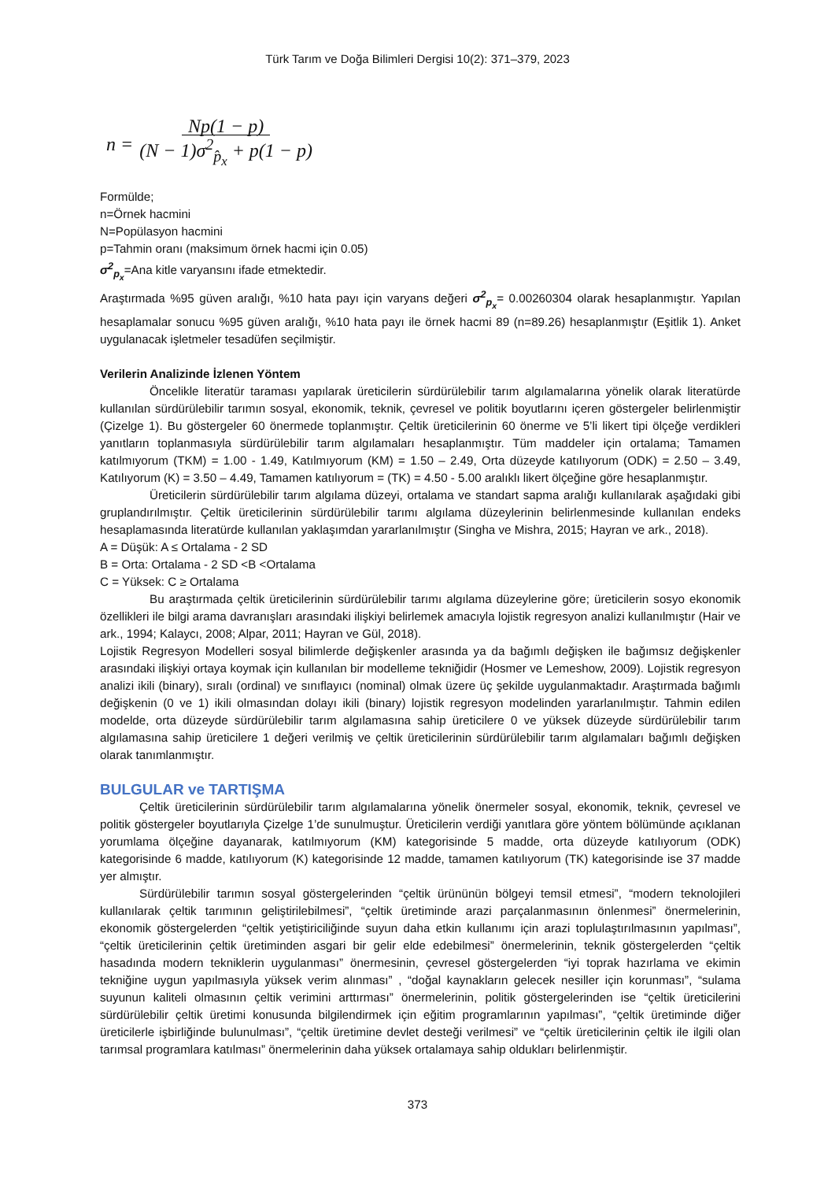Türk Tarım ve Doğa Bilimleri Dergisi 10(2): 371–379, 2023
n = Np(1 − p) (N − 1)σ<sup>2</sup><sub>p̂<sub>x</sub></sub> + p(1 − p)
Formülde;
n=Örnek hacmini
N=Popülasyon hacmini
p=Tahmin oranı (maksimum örnek hacmi için 0.05)
σ<sup>2</sup><sub>p<sub>x</sub></sub>=Ana kitle varyansını ifade etmektedir.
Araştırmada %95 güven aralığı, %10 hata payı için varyans değeri σ<sup>2</sup><sub>p<sub>x</sub></sub>= 0.00260304 olarak hesaplanmıştır. Yapılan hesaplamalar sonucu %95 güven aralığı, %10 hata payı ile örnek hacmi 89 (n=89.26) hesaplanmıştır (Eşitlik 1). Anket uygulanacak işletmeler tesadüfen seçilmiştir.
Verilerin Analizinde İzlenen Yöntem
Öncelikle literatür taraması yapılarak üreticilerin sürdürülebilir tarım algılamalarına yönelik olarak literatürde kullanılan sürdürülebilir tarımın sosyal, ekonomik, teknik, çevresel ve politik boyutlarını içeren göstergeler belirlenmiştir (Çizelge 1). Bu göstergeler 60 önermede toplanmıştır. Çeltik üreticilerinin 60 önerme ve 5’li likert tipi ölçeğe verdikleri yanıtların toplanmasıyla sürdürülebilir tarım algılamaları hesaplanmıştır. Tüm maddeler için ortalama; Tamamen katılmıyorum (TKM) = 1.00 - 1.49, Katılmıyorum (KM) = 1.50 – 2.49, Orta düzeyde katılıyorum (ODK) = 2.50 – 3.49, Katılıyorum (K) = 3.50 – 4.49, Tamamen katılıyorum = (TK) = 4.50 - 5.00 aralıklı likert ölçeğine göre hesaplanmıştır.
Üreticilerin sürdürülebilir tarım algılama düzeyi, ortalama ve standart sapma aralığı kullanılarak aşağıdaki gibi gruplandırılmıştır. Çeltik üreticilerinin sürdürülebilir tarımı algılama düzeylerinin belirlenmesinde kullanılan endeks hesaplamasında literatürde kullanılan yaklaşımdan yararlanılmıştır (Singha ve Mishra, 2015; Hayran ve ark., 2018).
A = Düşük: A ≤ Ortalama - 2 SD
B = Orta: Ortalama - 2 SD <B <Ortalama
C = Yüksek: C ≥ Ortalama
Bu araştırmada çeltik üreticilerinin sürdürülebilir tarımı algılama düzeylerine göre; üreticilerin sosyo ekonomik özellikleri ile bilgi arama davranışları arasındaki ilişkiyi belirlemek amacıyla lojistik regresyon analizi kullanılmıştır (Hair ve ark., 1994; Kalaycı, 2008; Alpar, 2011; Hayran ve Gül, 2018).
Lojistik Regresyon Modelleri sosyal bilimlerde değişkenler arasında ya da bağımlı değişken ile bağımsız değişkenler arasındaki ilişkiyi ortaya koymak için kullanılan bir modelleme tekniğidir (Hosmer ve Lemeshow, 2009). Lojistik regresyon analizi ikili (binary), sıralı (ordinal) ve sınıflayıcı (nominal) olmak üzere üç şekilde uygulanmaktadır. Araştırmada bağımlı değişkenin (0 ve 1) ikili olmasından dolayı ikili (binary) lojistik regresyon modelinden yararlanılmıştır. Tahmin edilen modelde, orta düzeyde sürdürülebilir tarım algılamasına sahip üreticilere 0 ve yüksek düzeyde sürdürülebilir tarım algılamasına sahip üreticilere 1 değeri verilmiş ve çeltik üreticilerinin sürdürülebilir tarım algılamaları bağımlı değişken olarak tanımlanmıştır.
BULGULAR ve TARTIŞMA
Çeltik üreticilerinin sürdürülebilir tarım algılamalarına yönelik önermeler sosyal, ekonomik, teknik, çevresel ve politik göstergeler boyutlarıyla Çizelge 1’de sunulmuştur. Üreticilerin verdiği yanıtlara göre yöntem bölümünde açıklanan yorumlama ölçeğine dayanarak, katılmıyorum (KM) kategorisinde 5 madde, orta düzeyde katılıyorum (ODK) kategorisinde 6 madde, katılıyorum (K) kategorisinde 12 madde, tamamen katılıyorum (TK) kategorisinde ise 37 madde yer almıştır.
Sürdürülebilir tarımın sosyal göstergelerinden “çeltik ürününün bölgeyi temsil etmesi”, “modern teknolojileri kullanılarak çeltik tarımının geliştirilebilmesi”, “çeltik üretiminde arazi parçalanmasının önlenmesi” önermelerinin, ekonomik göstergelerden “çeltik yetiştiriciliğinde suyun daha etkin kullanımı için arazi toplulaştırılmasının yapılması”, “çeltik üreticilerinin çeltik üretiminden asgari bir gelir elde edebilmesi” önermelerinin, teknik göstergelerden “çeltik hasadında modern tekniklerin uygulanması” önermesinin, çevresel göstergelerden “iyi toprak hazırlama ve ekimin tekniğine uygun yapılmasıyla yüksek verim alınması” , “doğal kaynakların gelecek nesiller için korunması”, “sulama suyunun kaliteli olmasının çeltik verimini arttırması” önermelerinin, politik göstergelerinden ise “çeltik üreticilerini sürdürülebilir çeltik üretimi konusunda bilgilendirmek için eğitim programlarının yapılması”, “çeltik üretiminde diğer üreticilerle işbirliğinde bulunulması”, “çeltik üretimine devlet desteği verilmesi” ve “çeltik üreticilerinin çeltik ile ilgili olan tarımsal programlara katılması” önermelerinin daha yüksek ortalamaya sahip oldukları belirlenmiştir.
373